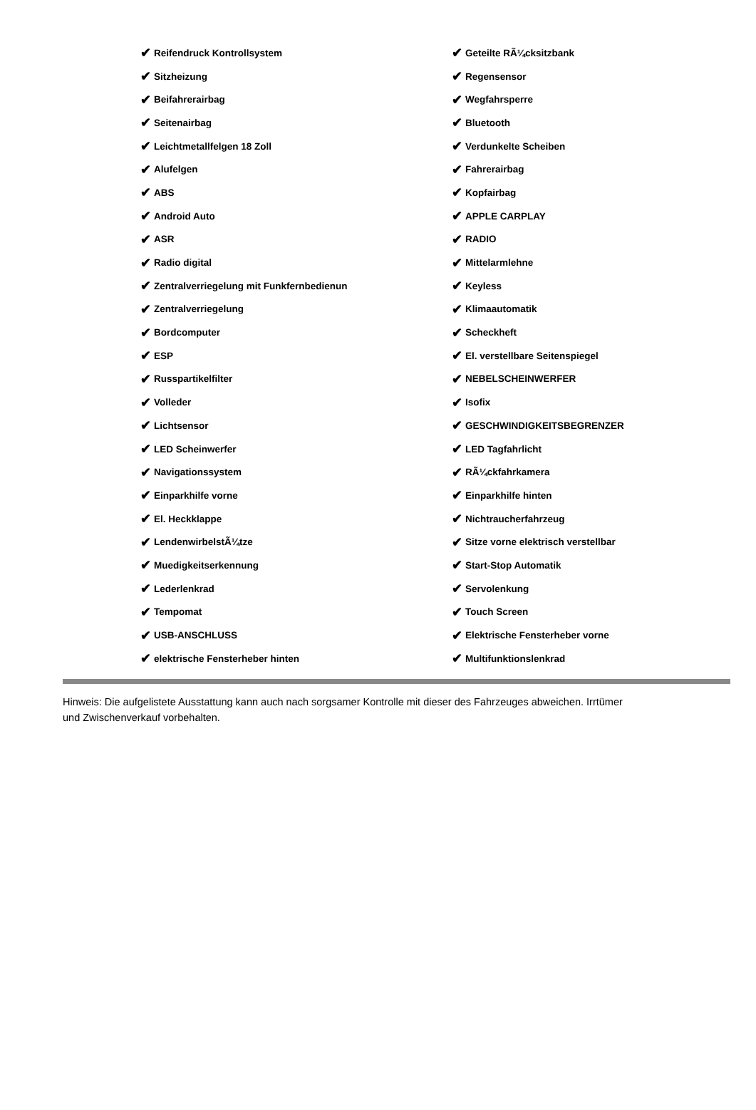✔ Reifendruck Kontrollsystem
✔ Sitzheizung
✔ Beifahrerairbag
✔ Seitenairbag
✔ Leichtmetallfelgen 18 Zoll
✔ Alufelgen
✔ ABS
✔ Android Auto
✔ ASR
✔ Radio digital
✔ Zentralverriegelung mit Funkfernbedienun
✔ Zentralverriegelung
✔ Bordcomputer
✔ ESP
✔ Russpartikelfilter
✔ Volleder
✔ Lichtsensor
✔ LED Scheinwerfer
✔ Navigationssystem
✔ Einparkhilfe vorne
✔ El. Heckklappe
✔ LendenwirbelstÃ¼tze
✔ Muedigkeitserkennung
✔ Lederlenkrad
✔ Tempomat
✔ USB-ANSCHLUSS
✔ elektrische Fensterheber hinten
✔ Geteilte RÃ¼cksitzbank
✔ Regensensor
✔ Wegfahrsperre
✔ Bluetooth
✔ Verdunkelte Scheiben
✔ Fahrerairbag
✔ Kopfairbag
✔ APPLE CARPLAY
✔ RADIO
✔ Mittelarmlehne
✔ Keyless
✔ Klimaautomatik
✔ Scheckheft
✔ El. verstellbare Seitenspiegel
✔ NEBELSCHEINWERFER
✔ Isofix
✔ GESCHWINDIGKEITSBEGRENZER
✔ LED Tagfahrlicht
✔ RÃ¼ckfahrkamera
✔ Einparkhilfe hinten
✔ Nichtraucherfahrzeug
✔ Sitze vorne elektrisch verstellbar
✔ Start-Stop Automatik
✔ Servolenkung
✔ Touch Screen
✔ Elektrische Fensterheber vorne
✔ Multifunktionslenkrad
Hinweis: Die aufgelistete Ausstattung kann auch nach sorgsamer Kontrolle mit dieser des Fahrzeuges abweichen. Irrtümer und Zwischenverkauf vorbehalten.